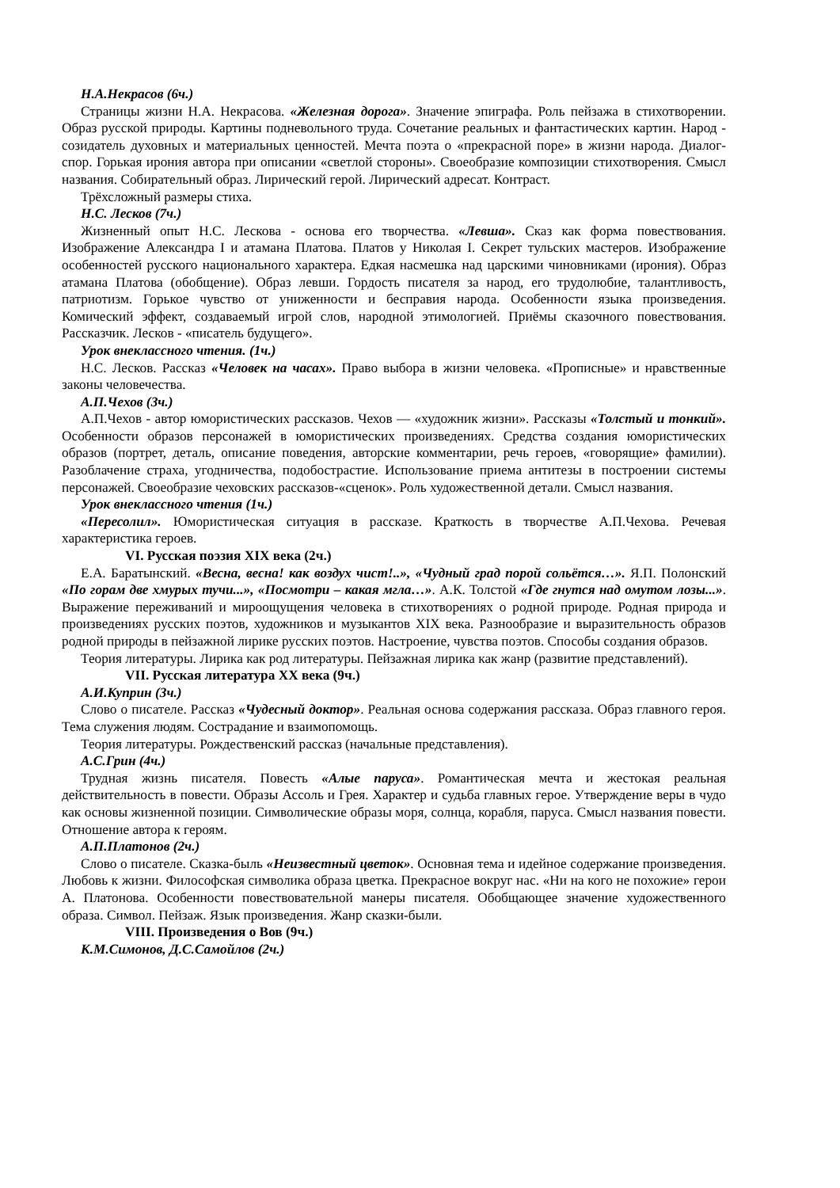Н.А.Некрасов (6ч.)
Страницы жизни Н.А. Некрасова. «Железная дорога». Значение эпиграфа. Роль пейзажа в стихотворении. Образ русской природы. Картины подневольного труда. Сочетание реальных и фантастических картин. Народ - созидатель духовных и материальных ценностей. Мечта поэта о «прекрасной поре» в жизни народа. Диалог-спор. Горькая ирония автора при описании «светлой стороны». Своеобразие композиции стихотворения. Смысл названия. Собирательный образ. Лирический герой. Лирический адресат. Контраст.
Трёхсложный размеры стиха.
Н.С. Лесков (7ч.)
Жизненный опыт Н.С. Лескова - основа его творчества. «Левша». Сказ как форма повествования. Изображение Александра I и атамана Платова. Платов у Николая I. Секрет тульских мастеров. Изображение особенностей русского национального характера. Едкая насмешка над царскими чиновниками (ирония). Образ атамана Платова (обобщение). Образ левши. Гордость писателя за народ, его трудолюбие, талантливость, патриотизм. Горькое чувство от униженности и бесправия народа. Особенности языка произведения. Комический эффект, создаваемый игрой слов, народной этимологией. Приёмы сказочного повествования. Рассказчик. Лесков - «писатель будущего».
Урок внеклассного чтения. (1ч.)
Н.С. Лесков. Рассказ «Человек на часах». Право выбора в жизни человека. «Прописные» и нравственные законы человечества.
А.П.Чехов (3ч.)
А.П.Чехов - автор юмористических рассказов. Чехов — «художник жизни». Рассказы «Толстый и тонкий». Особенности образов персонажей в юмористических произведениях. Средства создания юмористических образов (портрет, деталь, описание поведения, авторские комментарии, речь героев, «говорящие» фамилии). Разоблачение страха, угодничества, подобострастие. Использование приема антитезы в построении системы персонажей. Своеобразие чеховских рассказов-«сценок». Роль художественной детали. Смысл названия.
Урок внеклассного чтения (1ч.)
«Пересолил». Юмористическая ситуация в рассказе. Краткость в творчестве А.П.Чехова. Речевая характеристика героев.
VI. Русская поэзия XIX века (2ч.)
Е.А. Баратынский. «Весна, весна! как воздух чист!..», «Чудный град порой сольётся…». Я.П. Полонский «По горам две хмурых тучи...», «Посмотри – какая мгла…». А.К. Толстой «Где гнутся над омутом лозы...». Выражение переживаний и мироощущения человека в стихотворениях о родной природе. Родная природа и произведениях русских поэтов, художников и музыкантов XIX века. Разнообразие и выразительность образов родной природы в пейзажной лирике русских поэтов. Настроение, чувства поэтов. Способы создания образов.
Теория литературы. Лирика как род литературы. Пейзажная лирика как жанр (развитие представлений).
VII. Русская литература XX века (9ч.)
А.И.Куприн (3ч.)
Слово о писателе. Рассказ «Чудесный доктор». Реальная основа содержания рассказа. Образ главного героя. Тема служения людям. Сострадание и взаимопомощь.
Теория литературы. Рождественский рассказ (начальные представления).
А.С.Грин (4ч.)
Трудная жизнь писателя. Повесть «Алые паруса». Романтическая мечта и жестокая реальная действительность в повести. Образы Ассоль и Грея. Характер и судьба главных герое. Утверждение веры в чудо как основы жизненной позиции. Символические образы моря, солнца, корабля, паруса. Смысл названия повести. Отношение автора к героям.
А.П.Платонов (2ч.)
Слово о писателе. Сказка-быль «Неизвестный цветок». Основная тема и идейное содержание произведения. Любовь к жизни. Философская символика образа цветка. Прекрасное вокруг нас. «Ни на кого не похожие» герои А. Платонова. Особенности повествовательной манеры писателя. Обобщающее значение художественного образа. Символ. Пейзаж. Язык произведения. Жанр сказки-были.
VIII. Произведения о Вов (9ч.)
К.М.Симонов, Д.С.Самойлов (2ч.)